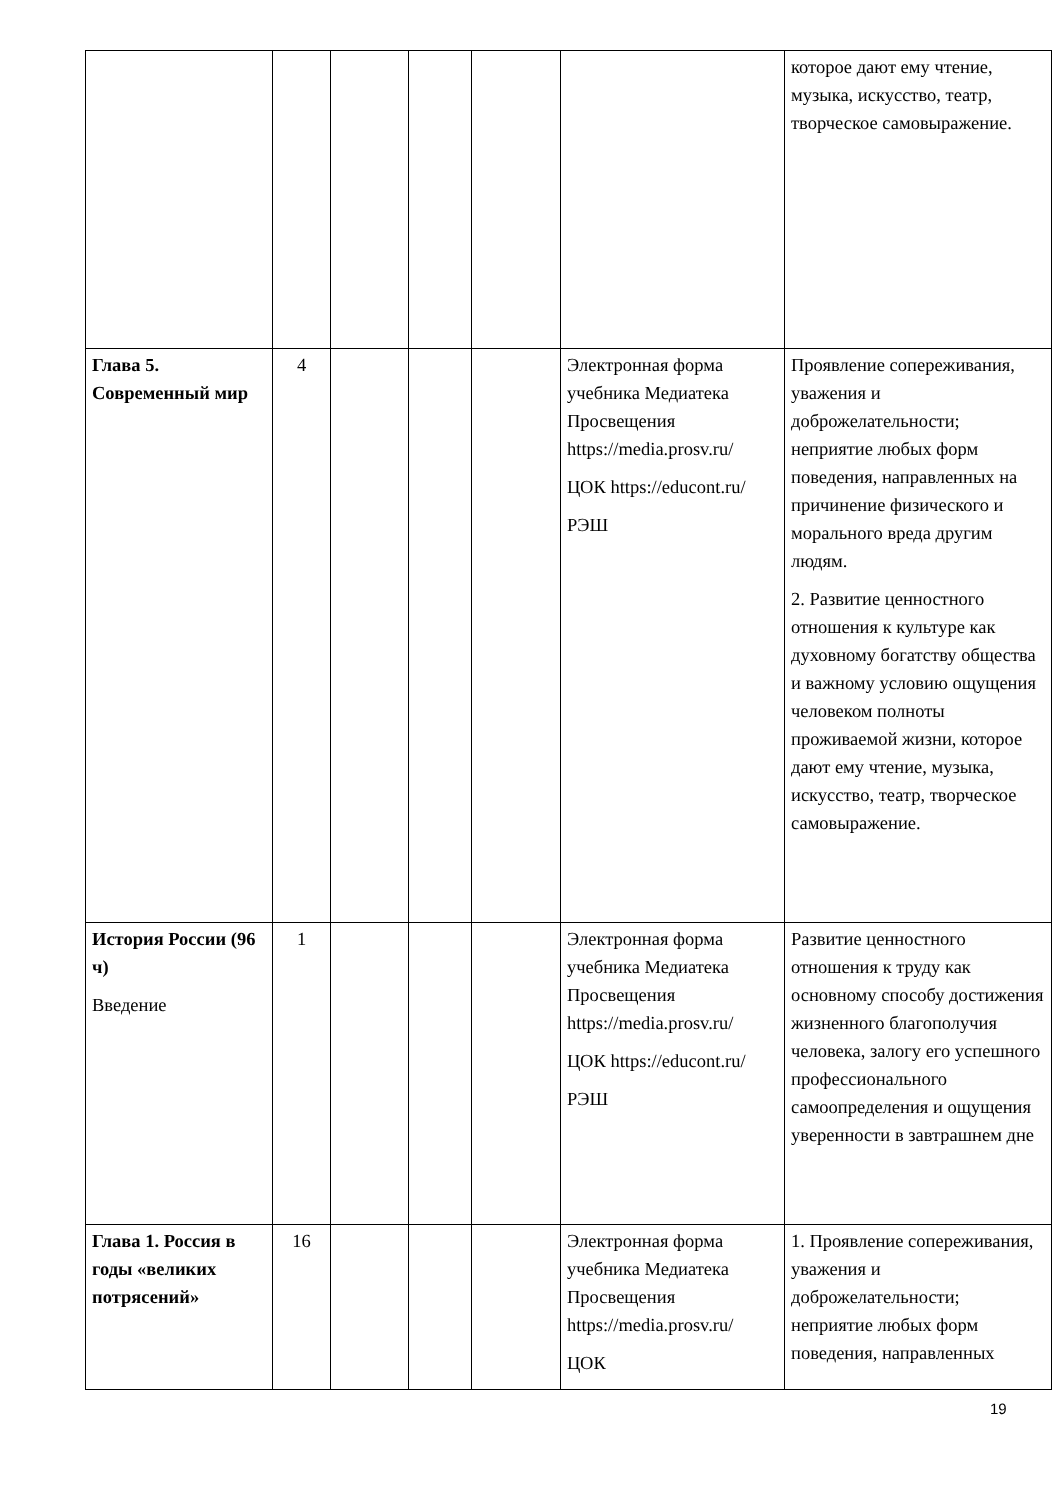| | | | | | | которое дают ему чтение, музыка, искусство, театр, творческое самовыражение. |
| Глава 5. Современный мир | 4 | | | | Электронная форма учебника Медиатека Просвещения https://media.prosv.ru/ ЦОК https://educont.ru/ РЭШ | Проявление сопереживания, уважения и доброжелательности; неприятие любых форм поведения, направленных на причинение физического и морального вреда другим людям. 2. Развитие ценностного отношения к культуре как духовному богатству общества и важному условию ощущения человеком полноты проживаемой жизни, которое дают ему чтение, музыка, искусство, театр, творческое самовыражение. |
| История России (96 ч) Введение | 1 | | | | Электронная форма учебника Медиатека Просвещения https://media.prosv.ru/ ЦОК https://educont.ru/ РЭШ | Развитие ценностного отношения к труду как основному способу достижения жизненного благополучия человека, залогу его успешного профессионального самоопределения и ощущения уверенности в завтрашнем дне |
| Глава 1. Россия в годы «великих потрясений» | 16 | | | | Электронная форма учебника Медиатека Просвещения https://media.prosv.ru/ ЦОК | 1. Проявление сопереживания, уважения и доброжелательности; неприятие любых форм поведения, направленных |
19